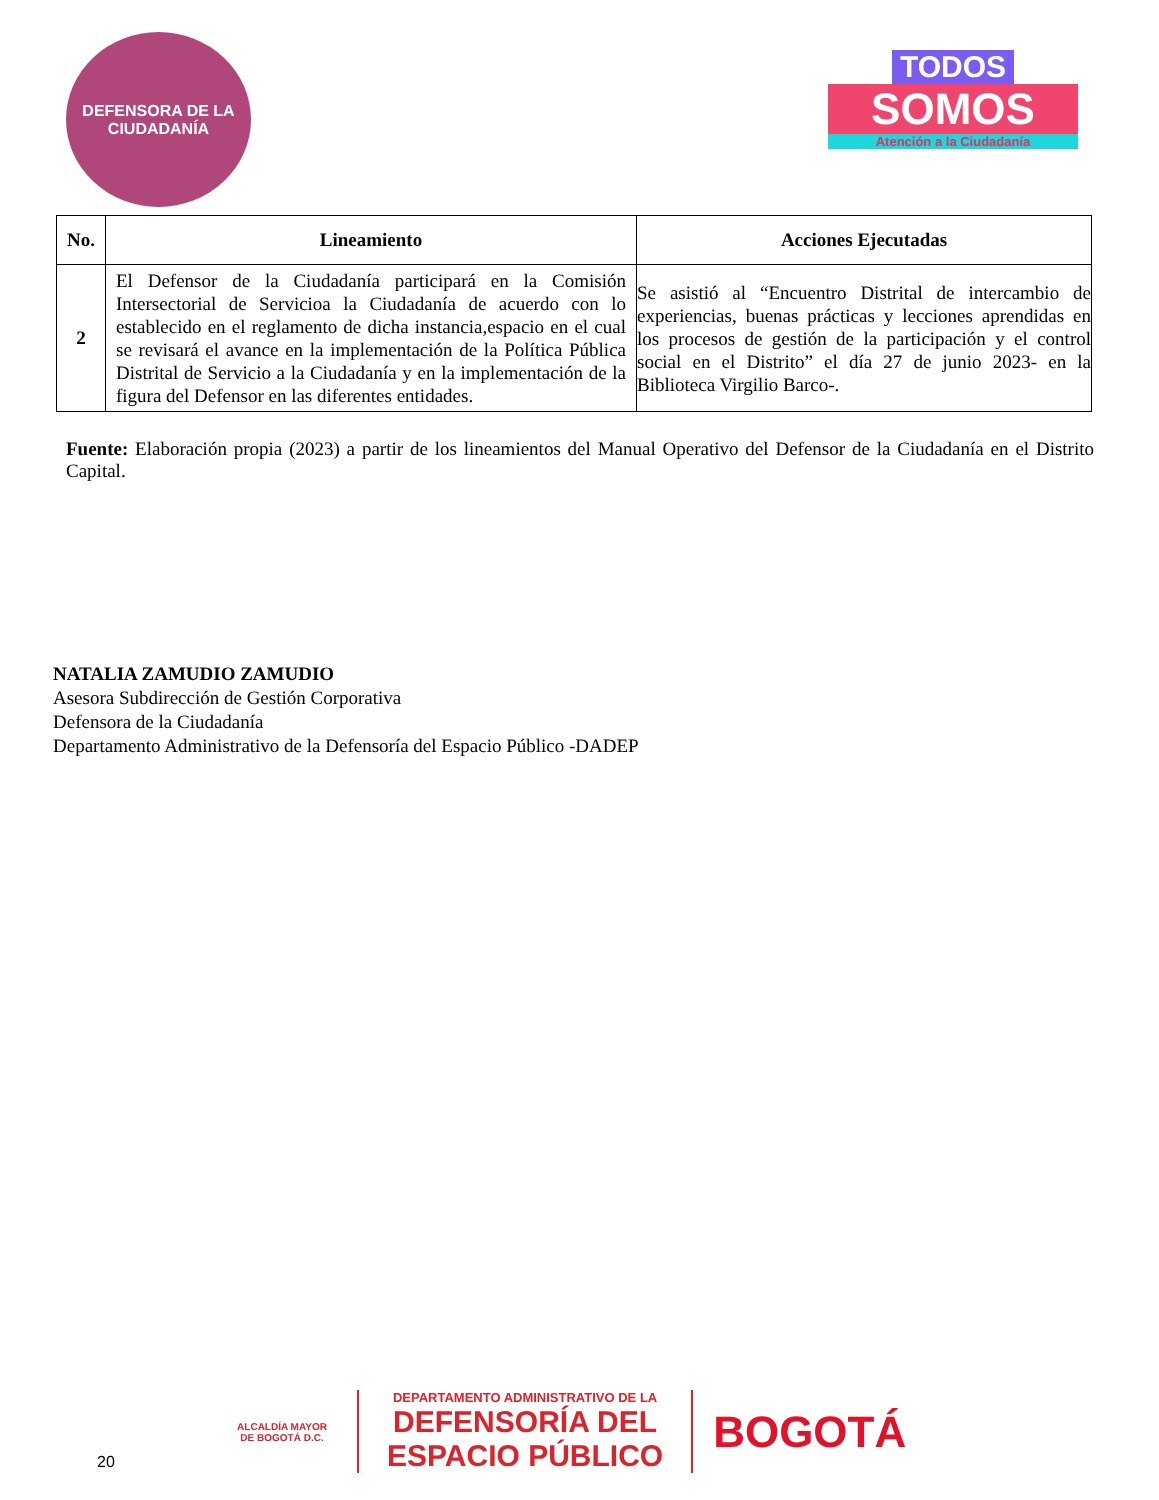DEFENSORA DE LA
CIUDADANÍA
TODOS
SOMOS
Atención a la Ciudadanía
| No. | Lineamiento | Acciones Ejecutadas |
| --- | --- | --- |
| 2 | El Defensor de la Ciudadanía participará en la Comisión Intersectorial de Servicioa la Ciudadanía de acuerdo con lo establecido en el reglamento de dicha instancia,espacio en el cual se revisará el avance en la implementación de la Política Pública Distrital de Servicio a la Ciudadanía y en la implementación de la figura del Defensor en las diferentes entidades. | Se asistió al “Encuentro Distrital de intercambio de experiencias, buenas prácticas y lecciones aprendidas en los procesos de gestión de la participación y el control social en el Distrito” el día 27 de junio 2023- en la Biblioteca Virgilio Barco-. |
Fuente: Elaboración propia (2023) a partir de los lineamientos del Manual Operativo del Defensor de la Ciudadanía en el Distrito Capital.
NATALIA ZAMUDIO ZAMUDIO
Asesora Subdirección de Gestión Corporativa
Defensora de la Ciudadanía
Departamento Administrativo de la Defensoría del Espacio Público -DADEP
20
ALCALDÍA MAYOR
DE BOGOTÁ D.C.
DEPARTAMENTO ADMINISTRATIVO DE LA
DEFENSORÍA DEL
ESPACIO PÚBLICO
BOGOTÁ